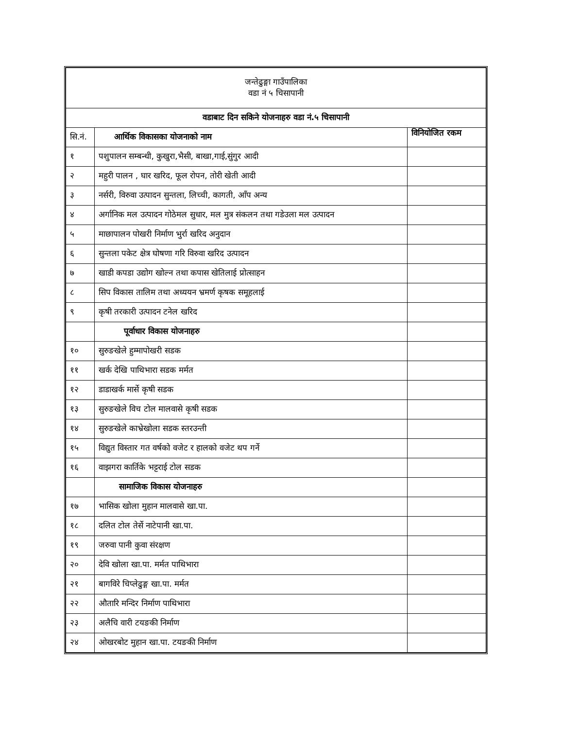| जन्तेढुङ्गा गाउँपालिका वडा नं ५ चिसापानी | | |
| वडाबाट दिन सकिने योजनाहरु वडा नं.५ चिसापानी | | |
| सि.नं. | आर्थिक विकासका योजनाको नाम | विनियोजित रकम |
| १ | पशुपालन सम्बन्धी, कुखुरा,भैसी, बाखा,गाई,सुंगुर आदी | |
| २ | महुरी पालन , घार खरिद, फूल रोपन, तोरी खेती आदी | |
| ३ | नर्सरी, विरुवा उत्पादन सुन्तला, लिच्ची, कागती, आँप अन्य | |
| ४ | अर्गानिक मल उत्पादन गोठेमल सुधार, मल मुत्र संकलन तथा गडेउला मल उत्पादन | |
| ५ | माछापालन पोखरी निर्माण भुर्रा खरिद अनुदान | |
| ६ | सुन्तला पकेट क्षेत्र घोषणा गरि विरुवा खरिद उत्पादन | |
| ७ | खाडी कपडा उद्योग खोल्न तथा कपास खेतिलाई प्रोत्साहन | |
| ८ | सिप विकास तालिम तथा अध्ययन भ्रमर्ण कृषक समूहलाई | |
| ९ | कृषी तरकारी उत्पादन टनेल खरिद | |
| | पूर्वाधार विकास योजनाहरु | |
| १० | सुरुङखेले हुम्मापोखरी सडक | |
| ११ | खर्क देखि पाथिभारा सडक मर्मत | |
| १२ | डाडाखर्क मार्से कृषी सडक | |
| १३ | सुरुङखेले विच टोल मालवासे कृषी सडक | |
| १४ | सुरुङखेले काभ्रेखोला सडक स्तरउन्ती | |
| १५ | विद्युत विस्तार गत वर्षको वजेट र हालको वजेट थप गर्ने | |
| १६ | वाझगरा कार्तिके भट्टराई टोल सडक | |
| | सामाजिक विकास योजनाहरु | |
| १७ | भासिक खोला मुहान मालवासे खा.पा. | |
| १८ | दलित टोल तेर्से नाटेपानी खा.पा. | |
| १९ | जरुवा पानी कुवा संरक्षण | |
| २० | देवि खोला खा.पा. मर्मत पाथिभारा | |
| २१ | बागविरे चिप्लेढुङ्ग खा.पा. मर्मत | |
| २२ | औतारि मन्दिर निर्माण पाथिभारा | |
| २३ | अलैचि वारी टयङकी निर्माण | |
| २४ | ओखरबोट मुहान खा.पा. टयङकी निर्माण | |